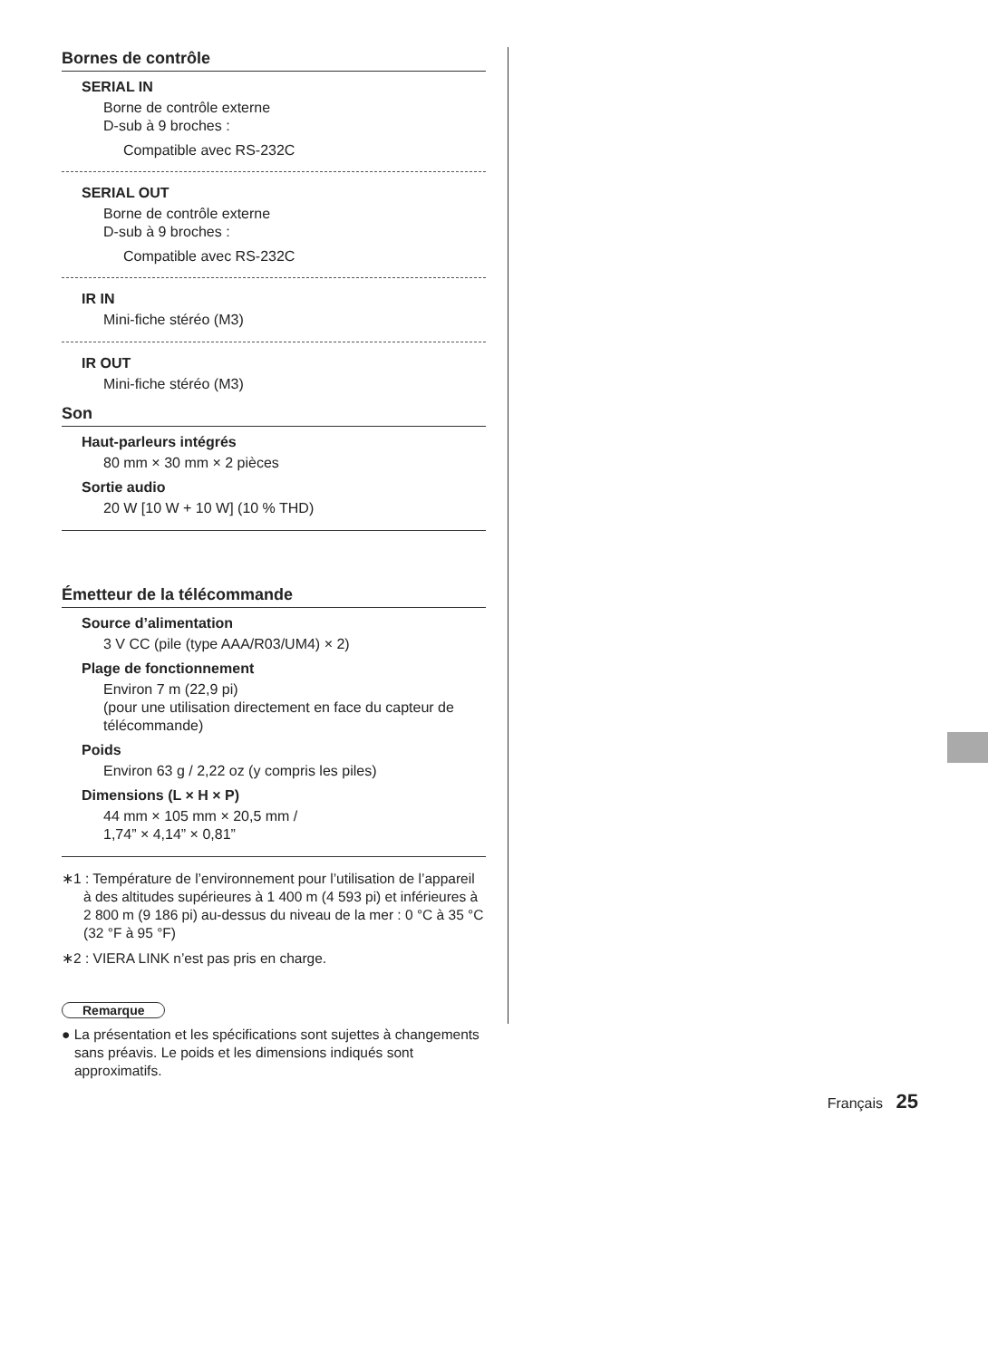Bornes de contrôle
SERIAL IN
Borne de contrôle externe
D-sub à 9 broches :
Compatible avec RS-232C
SERIAL OUT
Borne de contrôle externe
D-sub à 9 broches :
Compatible avec RS-232C
IR IN
Mini-fiche stéréo (M3)
IR OUT
Mini-fiche stéréo (M3)
Son
Haut-parleurs intégrés
80 mm × 30 mm × 2 pièces
Sortie audio
20 W [10 W + 10 W] (10 % THD)
Émetteur de la télécommande
Source d’alimentation
3 V CC (pile (type AAA/R03/UM4) × 2)
Plage de fonctionnement
Environ 7 m (22,9 pi)
(pour une utilisation directement en face du capteur de télécommande)
Poids
Environ 63 g / 2,22 oz (y compris les piles)
Dimensions (L × H × P)
44 mm × 105 mm × 20,5 mm /
1,74” × 4,14” × 0,81”
∗1 : Température de l’environnement pour l’utilisation de l’appareil à des altitudes supérieures à 1 400 m (4 593 pi) et inférieures à 2 800 m (9 186 pi) au-dessus du niveau de la mer : 0 °C à 35 °C (32 °F à 95 °F)
∗2 : VIERA LINK n’est pas pris en charge.
Remarque
● La présentation et les spécifications sont sujettes à changements sans préavis. Le poids et les dimensions indiqués sont approximatifs.
Français 25